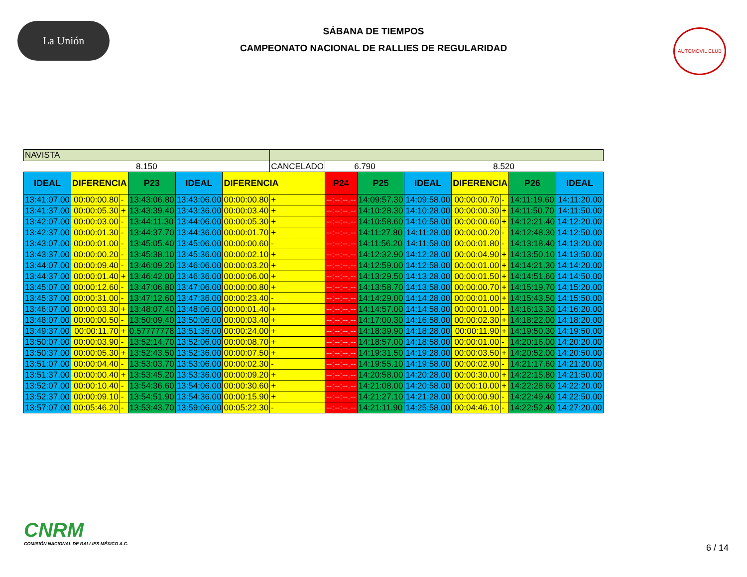La Unión
SÁBANA DE TIEMPOS
CAMPEONATO NACIONAL DE RALLIES DE REGULARIDAD
AUTOMOVIL CLUB
| NAVISTA | | | | | | | | | | | | | |
| 8.150 | | | | | | CANCELADO | 6.790 | | 8.520 | | | | |
| IDEAL | DIFERENCIA | | P23 | IDEAL | DIFERENCIA | | P24 | P25 | IDEAL | DIFERENCIA | | P26 | IDEAL |
| 13:41:07.00 | 00:00:00.80 | - | 13:43:06.80 | 13:43:06.00 | 00:00:00.80 | + | --:--:--.-- | 14:09:57.30 | 14:09:58.00 | 00:00:00.70 | - | 14:11:19.60 | 14:11:20.00 |
| 13:41:37.00 | 00:00:05.30 | + | 13:43:39.40 | 13:43:36.00 | 00:00:03.40 | + | --:--:--.-- | 14:10:28.30 | 14:10:28.00 | 00:00:00.30 | + | 14:11:50.70 | 14:11:50.00 |
| 13:42:07.00 | 00:00:03.00 | - | 13:44:11.30 | 13:44:06.00 | 00:00:05.30 | + | --:--:--.-- | 14:10:58.60 | 14:10:58.00 | 00:00:00.60 | + | 14:12:21.40 | 14:12:20.00 |
| 13:42:37.00 | 00:00:01.30 | - | 13:44:37.70 | 13:44:36.00 | 00:00:01.70 | + | --:--:--.-- | 14:11:27.80 | 14:11:28.00 | 00:00:00.20 | - | 14:12:48.30 | 14:12:50.00 |
| 13:43:07.00 | 00:00:01.00 | - | 13:45:05.40 | 13:45:06.00 | 00:00:00.60 | - | --:--:--.-- | 14:11:56.20 | 14:11:58.00 | 00:00:01.80 | - | 14:13:18.40 | 14:13:20.00 |
| 13:43:37.00 | 00:00:00.20 | - | 13:45:38.10 | 13:45:36.00 | 00:00:02.10 | + | --:--:--.-- | 14:12:32.90 | 14:12:28.00 | 00:00:04.90 | + | 14:13:50.10 | 14:13:50.00 |
| 13:44:07.00 | 00:00:09.40 | - | 13:46:09.20 | 13:46:06.00 | 00:00:03.20 | + | --:--:--.-- | 14:12:59.00 | 14:12:58.00 | 00:00:01.00 | + | 14:14:21.30 | 14:14:20.00 |
| 13:44:37.00 | 00:00:01.40 | + | 13:46:42.00 | 13:46:36.00 | 00:00:06.00 | + | --:--:--.-- | 14:13:29.50 | 14:13:28.00 | 00:00:01.50 | + | 14:14:51.60 | 14:14:50.00 |
| 13:45:07.00 | 00:00:12.60 | - | 13:47:06.80 | 13:47:06.00 | 00:00:00.80 | + | --:--:--.-- | 14:13:58.70 | 14:13:58.00 | 00:00:00.70 | + | 14:15:19.70 | 14:15:20.00 |
| 13:45:37.00 | 00:00:31.00 | - | 13:47:12.60 | 13:47:36.00 | 00:00:23.40 | - | --:--:--.-- | 14:14:29.00 | 14:14:28.00 | 00:00:01.00 | + | 14:15:43.50 | 14:15:50.00 |
| 13:46:07.00 | 00:00:03.30 | + | 13:48:07.40 | 13:48:06.00 | 00:00:01.40 | + | --:--:--.-- | 14:14:57.00 | 14:14:58.00 | 00:00:01.00 | - | 14:16:13.30 | 14:16:20.00 |
| 13:48:07.00 | 00:00:00.50 | - | 13:50:09.40 | 13:50:06.00 | 00:00:03.40 | + | --:--:--.-- | 14:17:00.30 | 14:16:58.00 | 00:00:02.30 | + | 14:18:22.00 | 14:18:20.00 |
| 13:49:37.00 | 00:00:11.70 | + | 0.57777778 | 13:51:36.00 | 00:00:24.00 | + | --:--:--.-- | 14:18:39.90 | 14:18:28.00 | 00:00:11.90 | + | 14:19:50.30 | 14:19:50.00 |
| 13:50:07.00 | 00:00:03.90 | - | 13:52:14.70 | 13:52:06.00 | 00:00:08.70 | + | --:--:--.-- | 14:18:57.00 | 14:18:58.00 | 00:00:01.00 | - | 14:20:16.00 | 14:20:20.00 |
| 13:50:37.00 | 00:00:05.30 | + | 13:52:43.50 | 13:52:36.00 | 00:00:07.50 | + | --:--:--.-- | 14:19:31.50 | 14:19:28.00 | 00:00:03.50 | + | 14:20:52.00 | 14:20:50.00 |
| 13:51:07.00 | 00:00:04.40 | - | 13:53:03.70 | 13:53:06.00 | 00:00:02.30 | - | --:--:--.-- | 14:19:55.10 | 14:19:58.00 | 00:00:02.90 | - | 14:21:17.60 | 14:21:20.00 |
| 13:51:37.00 | 00:00:00.40 | + | 13:53:45.20 | 13:53:36.00 | 00:00:09.20 | + | --:--:--.-- | 14:20:58.00 | 14:20:28.00 | 00:00:30.00 | + | 14:22:15.80 | 14:21:50.00 |
| 13:52:07.00 | 00:00:10.40 | - | 13:54:36.60 | 13:54:06.00 | 00:00:30.60 | + | --:--:--.-- | 14:21:08.00 | 14:20:58.00 | 00:00:10.00 | + | 14:22:28.60 | 14:22:20.00 |
| 13:52:37.00 | 00:00:09.10 | - | 13:54:51.90 | 13:54:36.00 | 00:00:15.90 | + | --:--:--.-- | 14:21:27.10 | 14:21:28.00 | 00:00:00.90 | - | 14:22:49.40 | 14:22:50.00 |
| 13:57:07.00 | 00:05:46.20 | - | 13:53:43.70 | 13:59:06.00 | 00:05:22.30 | - | --:--:--.-- | 14:21:11.90 | 14:25:58.00 | 00:04:46.10 | - | 14:22:52.40 | 14:27:20.00 |
CNRM
COMISIÓN NACIONAL DE RALLIES MÉXICO A.C.
6 / 14